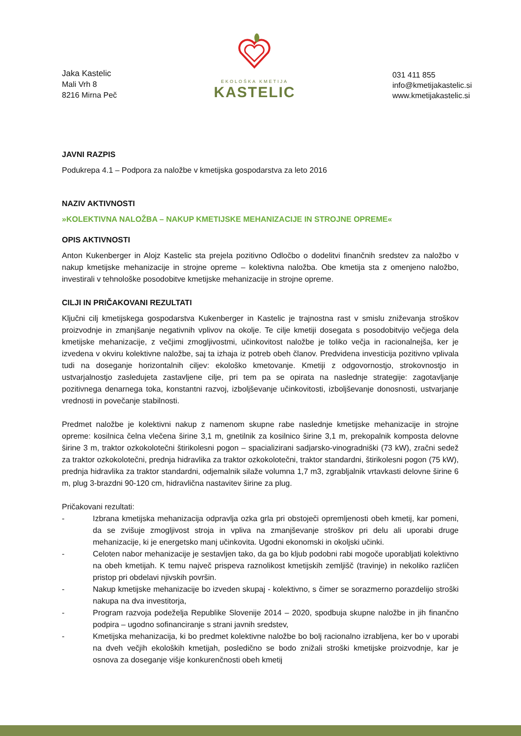Jaka Kastelic
Mali Vrh 8
8216 Mirna Peč
EKOLOŠKA KMETIJA
KASTELIC
031 411 855
info@kmetijakastelic.si
www.kmetijakastelic.si
JAVNI RAZPIS
Podukrepa 4.1 – Podpora za naložbe v kmetijska gospodarstva za leto 2016
NAZIV AKTIVNOSTI
»KOLEKTIVNA NALOŽBA – NAKUP KMETIJSKE MEHANIZACIJE IN STROJNE OPREME«
OPIS AKTIVNOSTI
Anton Kukenberger in Alojz Kastelic sta prejela pozitivno Odločbo o dodelitvi finančnih sredstev za naložbo v nakup kmetijske mehanizacije in strojne opreme – kolektivna naložba. Obe kmetija sta z omenjeno naložbo, investirali v tehnološke posodobitve kmetijske mehanizacije in strojne opreme.
CILJI IN PRIČAKOVANI REZULTATI
Ključni cilj kmetijskega gospodarstva Kukenberger in Kastelic je trajnostna rast v smislu zniževanja stroškov proizvodnje in zmanjšanje negativnih vplivov na okolje. Te cilje kmetiji dosegata s posodobitvijo večjega dela kmetijske mehanizacije, z večjimi zmogljivostmi, učinkovitost naložbe je toliko večja in racionalnejša, ker je izvedena v okviru kolektivne naložbe, saj ta izhaja iz potreb obeh članov. Predvidena investicija pozitivno vplivala tudi na doseganje horizontalnih ciljev: ekološko kmetovanje. Kmetiji z odgovornostjo, strokovnostjo in ustvarjalnostjo zasledujeta zastavljene cilje, pri tem pa se opirata na naslednje strategije: zagotavljanje pozitivnega denarnega toka, konstantni razvoj, izboljševanje učinkovitosti, izboljševanje donosnosti, ustvarjanje vrednosti in povečanje stabilnosti.
Predmet naložbe je kolektivni nakup z namenom skupne rabe naslednje kmetijske mehanizacije in strojne opreme: kosilnica čelna vlečena širine 3,1 m, gnetilnik za kosilnico širine 3,1 m, prekopalnik komposta delovne širine 3 m, traktor ozkokolotečni štirikolesni pogon – spacializirani sadjarsko-vinogradniški (73 kW), zračni sedež za traktor ozkokolotečni, prednja hidravlika za traktor ozkokolotečni, traktor standardni, štirikolesni pogon (75 kW), prednja hidravlika za traktor standardni, odjemalnik silaže volumna 1,7 m3, zgrabljalnik vrtavkasti delovne širine 6 m, plug 3-brazdni 90-120 cm, hidravlična nastavitev širine za plug.
Pričakovani rezultati:
- Izbrana kmetijska mehanizacija odpravlja ozka grla pri obstoječi opremljenosti obeh kmetij, kar pomeni, da se zvišuje zmogljivost stroja in vpliva na zmanjševanje stroškov pri delu ali uporabi druge mehanizacije, ki je energetsko manj učinkovita. Ugodni ekonomski in okoljski učinki.
- Celoten nabor mehanizacije je sestavljen tako, da ga bo kljub podobni rabi mogoče uporabljati kolektivno na obeh kmetijah. K temu največ prispeva raznolikost kmetijskih zemljišč (travinje) in nekoliko različen pristop pri obdelavi njivskih površin.
- Nakup kmetijske mehanizacije bo izveden skupaj - kolektivno, s čimer se sorazmerno porazdelijo stroški nakupa na dva investitorja,
- Program razvoja podeželja Republike Slovenije 2014 – 2020, spodbuja skupne naložbe in jih finančno podpira – ugodno sofinanciranje s strani javnih sredstev,
- Kmetijska mehanizacija, ki bo predmet kolektivne naložbe bo bolj racionalno izrabljena, ker bo v uporabi na dveh večjih ekoloških kmetijah, posledično se bodo znižali stroški kmetijske proizvodnje, kar je osnova za doseganje višje konkurenčnosti obeh kmetij